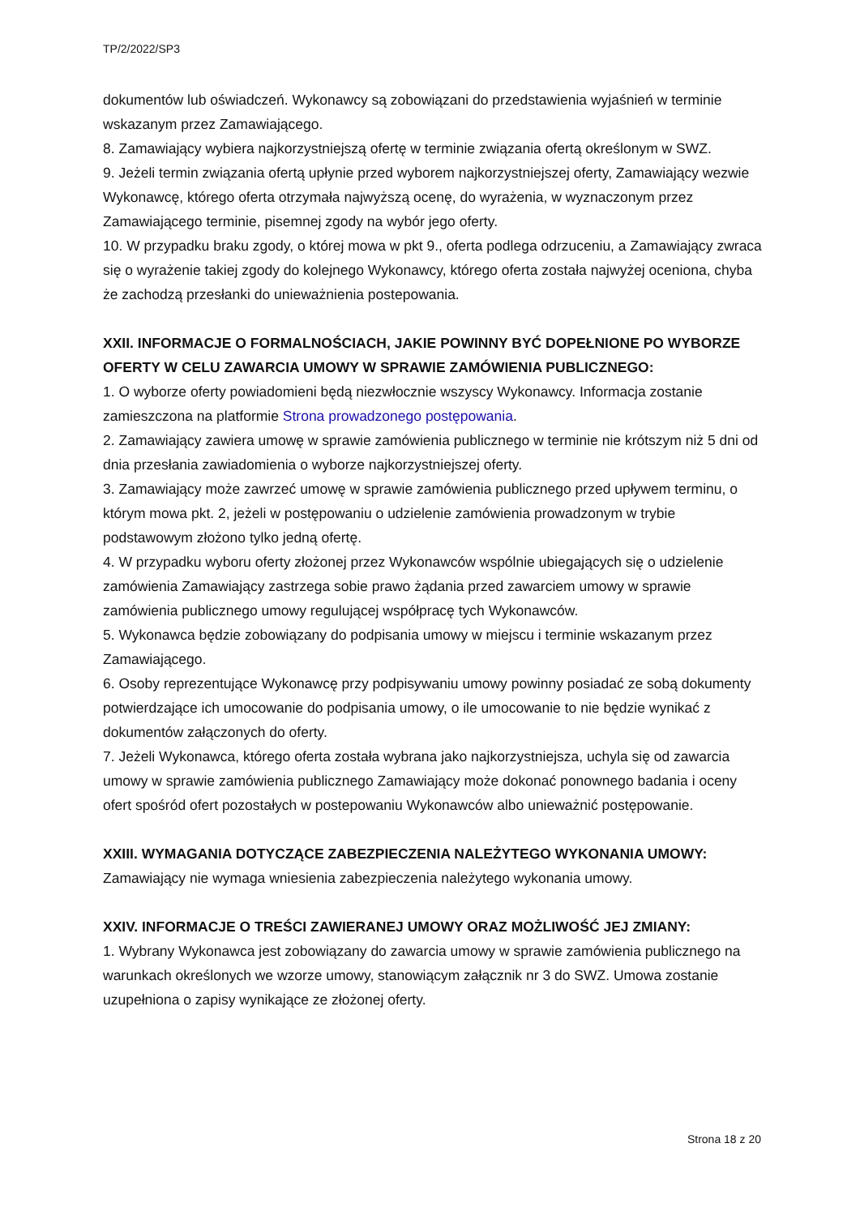TP/2/2022/SP3
dokumentów lub oświadczeń. Wykonawcy są zobowiązani do przedstawienia wyjaśnień w terminie wskazanym przez Zamawiającego.
8. Zamawiający wybiera najkorzystniejszą ofertę w terminie związania ofertą określonym w SWZ.
9. Jeżeli termin związania ofertą upłynie przed wyborem najkorzystniejszej oferty, Zamawiający wezwie Wykonawcę, którego oferta otrzymała najwyższą ocenę, do wyrażenia, w wyznaczonym przez Zamawiającego terminie, pisemnej zgody na wybór jego oferty.
10. W przypadku braku zgody, o której mowa w pkt 9., oferta podlega odrzuceniu, a Zamawiający zwraca się o wyrażenie takiej zgody do kolejnego Wykonawcy, którego oferta została najwyżej oceniona, chyba że zachodzą przesłanki do unieważnienia postepowania.
XXII. INFORMACJE O FORMALNOŚCIACH, JAKIE POWINNY BYĆ DOPEŁNIONE PO WYBORZE OFERTY W CELU ZAWARCIA UMOWY W SPRAWIE ZAMÓWIENIA PUBLICZNEGO:
1. O wyborze oferty powiadomieni będą niezwłocznie wszyscy Wykonawcy. Informacja zostanie zamieszczona na platformie Strona prowadzonego postępowania.
2. Zamawiający zawiera umowę w sprawie zamówienia publicznego w terminie nie krótszym niż 5 dni od dnia przesłania zawiadomienia o wyborze najkorzystniejszej oferty.
3. Zamawiający może zawrzeć umowę w sprawie zamówienia publicznego przed upływem terminu, o którym mowa pkt. 2, jeżeli w postępowaniu o udzielenie zamówienia prowadzonym w trybie podstawowym złożono tylko jedną ofertę.
4. W przypadku wyboru oferty złożonej przez Wykonawców wspólnie ubiegających się o udzielenie zamówienia Zamawiający zastrzega sobie prawo żądania przed zawarciem umowy w sprawie zamówienia publicznego umowy regulującej współpracę tych Wykonawców.
5. Wykonawca będzie zobowiązany do podpisania umowy w miejscu i terminie wskazanym przez Zamawiającego.
6. Osoby reprezentujące Wykonawcę przy podpisywaniu umowy powinny posiadać ze sobą dokumenty potwierdzające ich umocowanie do podpisania umowy, o ile umocowanie to nie będzie wynikać z dokumentów załączonych do oferty.
7. Jeżeli Wykonawca, którego oferta została wybrana jako najkorzystniejsza, uchyla się od zawarcia umowy w sprawie zamówienia publicznego Zamawiający może dokonać ponownego badania i oceny ofert spośród ofert pozostałych w postepowaniu Wykonawców albo unieważnić postępowanie.
XXIII. WYMAGANIA DOTYCZĄCE ZABEZPIECZENIA NALEŻYTEGO WYKONANIA UMOWY:
Zamawiający nie wymaga wniesienia zabezpieczenia należytego wykonania umowy.
XXIV. INFORMACJE O TREŚCI ZAWIERANEJ UMOWY ORAZ MOŻLIWOŚĆ JEJ ZMIANY:
1. Wybrany Wykonawca jest zobowiązany do zawarcia umowy w sprawie zamówienia publicznego na warunkach określonych we wzorze umowy, stanowiącym załącznik nr 3 do SWZ. Umowa zostanie uzupełniona o zapisy wynikające ze złożonej oferty.
Strona 18 z 20